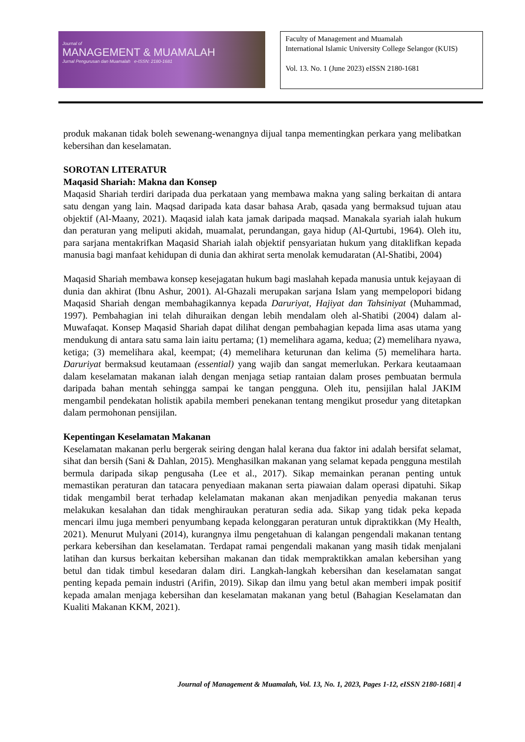Journal of
MANAGEMENT & MUAMALAH
Jurnal Pengurusan dan Muamalah e-ISSN: 2180-1681
Faculty of Management and Muamalah
International Islamic University College Selangor (KUIS)
Vol. 13. No. 1 (June 2023) eISSN 2180-1681
produk makanan tidak boleh sewenang-wenangnya dijual tanpa mementingkan perkara yang melibatkan kebersihan dan keselamatan.
SOROTAN LITERATUR
Maqasid Shariah: Makna dan Konsep
Maqasid Shariah terdiri daripada dua perkataan yang membawa makna yang saling berkaitan di antara satu dengan yang lain. Maqsad daripada kata dasar bahasa Arab, qasada yang bermaksud tujuan atau objektif (Al-Maany, 2021). Maqasid ialah kata jamak daripada maqsad. Manakala syariah ialah hukum dan peraturan yang meliputi akidah, muamalat, perundangan, gaya hidup (Al-Qurtubi, 1964). Oleh itu, para sarjana mentakrifkan Maqasid Shariah ialah objektif pensyariatan hukum yang ditaklifkan kepada manusia bagi manfaat kehidupan di dunia dan akhirat serta menolak kemudaratan (Al-Shatibi, 2004)
Maqasid Shariah membawa konsep kesejagatan hukum bagi maslahah kepada manusia untuk kejayaan di dunia dan akhirat (Ibnu Ashur, 2001). Al-Ghazali merupakan sarjana Islam yang mempelopori bidang Maqasid Shariah dengan membahagikannya kepada Daruriyat, Hajiyat dan Tahsiniyat (Muhammad, 1997). Pembahagian ini telah dihuraikan dengan lebih mendalam oleh al-Shatibi (2004) dalam al-Muwafaqat. Konsep Maqasid Shariah dapat dilihat dengan pembahagian kepada lima asas utama yang mendukung di antara satu sama lain iaitu pertama; (1) memelihara agama, kedua; (2) memelihara nyawa, ketiga; (3) memelihara akal, keempat; (4) memelihara keturunan dan kelima (5) memelihara harta. Daruriyat bermaksud keutamaan (essential) yang wajib dan sangat memerlukan. Perkara keutaamaan dalam keselamatan makanan ialah dengan menjaga setiap rantaian dalam proses pembuatan bermula daripada bahan mentah sehingga sampai ke tangan pengguna. Oleh itu, pensijilan halal JAKIM mengambil pendekatan holistik apabila memberi penekanan tentang mengikut prosedur yang ditetapkan dalam permohonan pensijilan.
Kepentingan Keselamatan Makanan
Keselamatan makanan perlu bergerak seiring dengan halal kerana dua faktor ini adalah bersifat selamat, sihat dan bersih (Sani & Dahlan, 2015). Menghasilkan makanan yang selamat kepada pengguna mestilah bermula daripada sikap pengusaha (Lee et al., 2017). Sikap memainkan peranan penting untuk memastikan peraturan dan tatacara penyediaan makanan serta piawaian dalam operasi dipatuhi. Sikap tidak mengambil berat terhadap kelelamatan makanan akan menjadikan penyedia makanan terus melakukan kesalahan dan tidak menghiraukan peraturan sedia ada. Sikap yang tidak peka kepada mencari ilmu juga memberi penyumbang kepada kelonggaran peraturan untuk dipraktikkan (My Health, 2021). Menurut Mulyani (2014), kurangnya ilmu pengetahuan di kalangan pengendali makanan tentang perkara kebersihan dan keselamatan. Terdapat ramai pengendali makanan yang masih tidak menjalani latihan dan kursus berkaitan kebersihan makanan dan tidak mempraktikkan amalan kebersihan yang betul dan tidak timbul kesedaran dalam diri. Langkah-langkah kebersihan dan keselamatan sangat penting kepada pemain industri (Arifin, 2019). Sikap dan ilmu yang betul akan memberi impak positif kepada amalan menjaga kebersihan dan keselamatan makanan yang betul (Bahagian Keselamatan dan Kualiti Makanan KKM, 2021).
Journal of Management & Muamalah, Vol. 13, No. 1, 2023, Pages 1-12, eISSN 2180-1681| 4